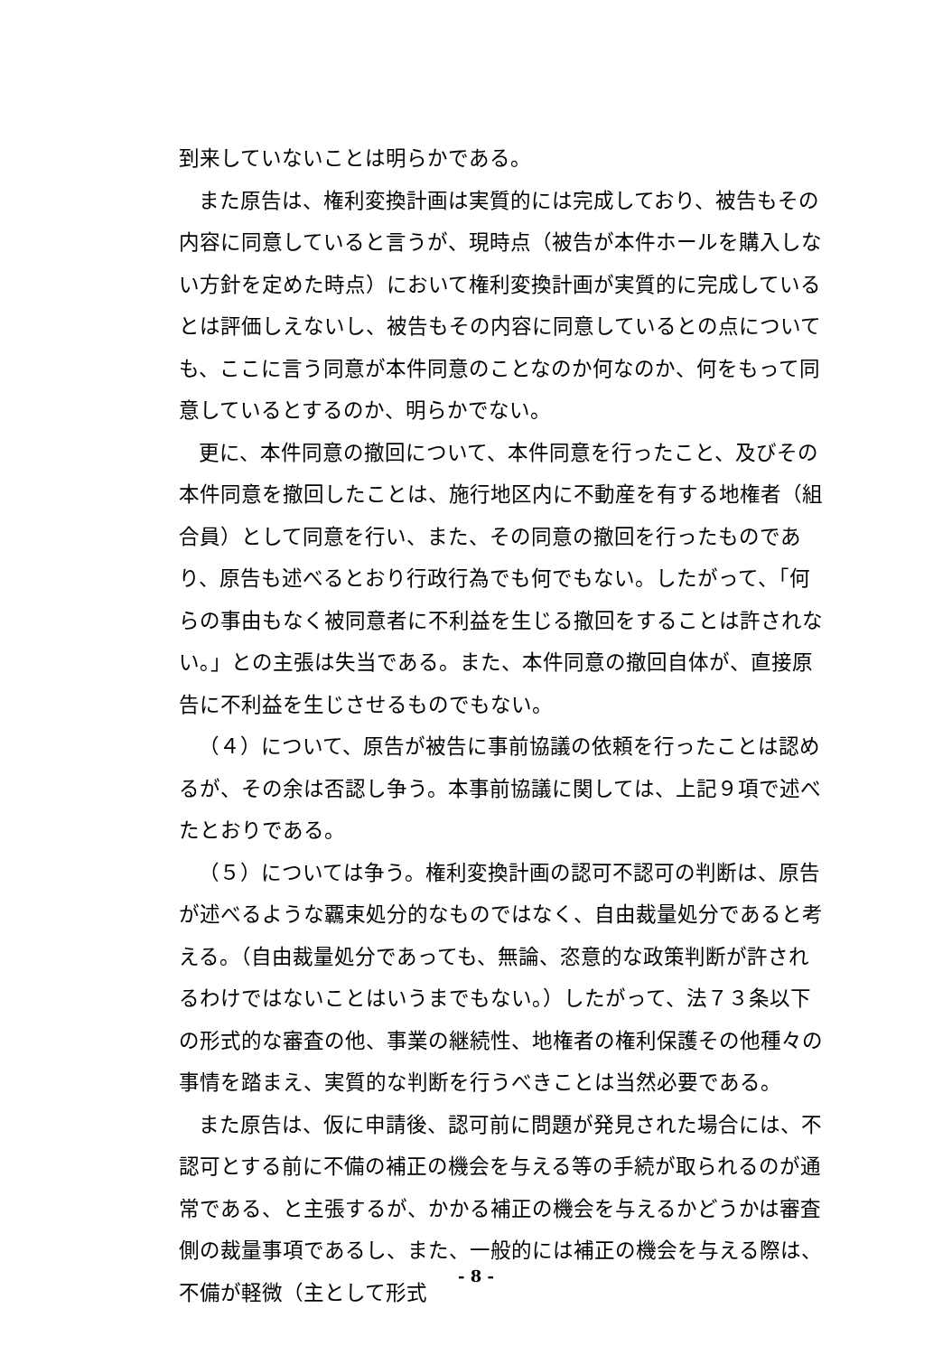到来していないことは明らかである。
また原告は、権利変換計画は実質的には完成しており、被告もその内容に同意していると言うが、現時点（被告が本件ホールを購入しない方針を定めた時点）において権利変換計画が実質的に完成しているとは評価しえないし、被告もその内容に同意しているとの点についても、ここに言う同意が本件同意のことなのか何なのか、何をもって同意しているとするのか、明らかでない。
更に、本件同意の撤回について、本件同意を行ったこと、及びその本件同意を撤回したことは、施行地区内に不動産を有する地権者（組合員）として同意を行い、また、その同意の撤回を行ったものであり、原告も述べるとおり行政行為でも何でもない。したがって、「何らの事由もなく被同意者に不利益を生じる撤回をすることは許されない。」との主張は失当である。また、本件同意の撤回自体が、直接原告に不利益を生じさせるものでもない。
（４）について、原告が被告に事前協議の依頼を行ったことは認めるが、その余は否認し争う。本事前協議に関しては、上記９項で述べたとおりである。
（５）については争う。権利変換計画の認可不認可の判断は、原告が述べるような覊束処分的なものではなく、自由裁量処分であると考える。（自由裁量処分であっても、無論、恣意的な政策判断が許されるわけではないことはいうまでもない。）したがって、法７３条以下の形式的な審査の他、事業の継続性、地権者の権利保護その他種々の事情を踏まえ、実質的な判断を行うべきことは当然必要である。
また原告は、仮に申請後、認可前に問題が発見された場合には、不認可とする前に不備の補正の機会を与える等の手続が取られるのが通常である、と主張するが、かかる補正の機会を与えるかどうかは審査側の裁量事項であるし、また、一般的には補正の機会を与える際は、不備が軽微（主として形式
- 8 -